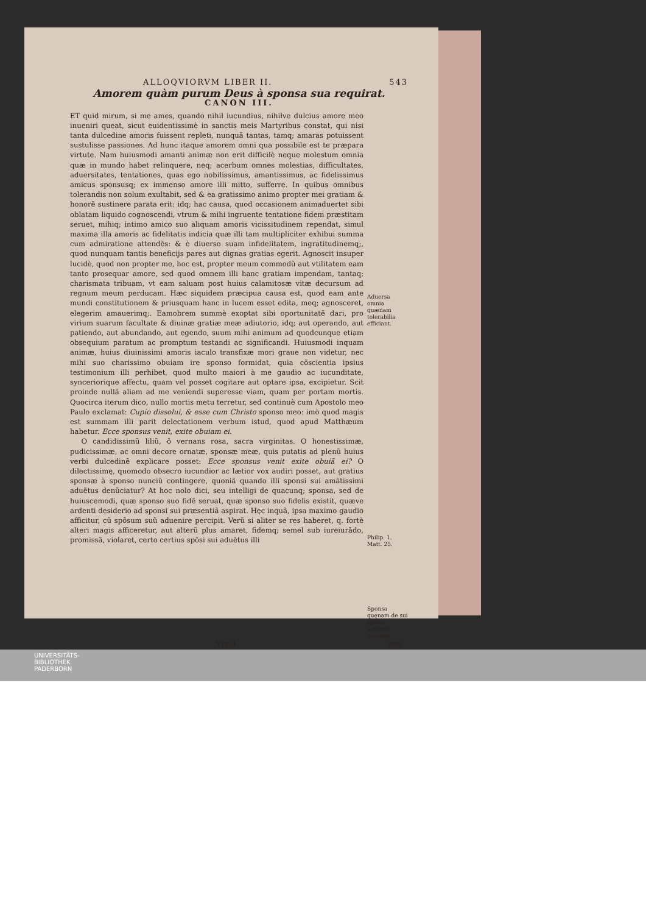ALLOQVIORVM LIBER II. 543
Amorem quàm purum Deus à sponsa sua requirat.
CANON III.
ET quid mirum, si me ames, quando nihil iucundius, nihilve dulcius amore meo inueniri queat, sicut euidentissimè in sanctis meis Martyribus constat, qui nisi tanta dulcedine amoris fuissent repleti, nunquã tantas, tamq; amaras potuissent sustulisse passiones. Ad hunc itaque amorem omni qua possibile est te præpara virtute. Nam huiusmodi amanti animæ non erit difficilè neque molestum omnia quæ in mundo habet relinquere, neq; acerbum omnes molestias, difficultates, aduersitates, tentationes, quas ego nobilissimus, amantissimus, ac fidelissimus amicus sponsusq; ex immenso amore illi mitto, sufferre. In quibus omnibus tolerandis non solum exultabit, sed & ea gratissimo animo propter mei gratiam & honorẽ sustinere parata erit: idq; hac causa, quod occasionem animaduertet sibi oblatam liquido cognoscendi, vtrum & mihi ingruente tentatione fidem præstitam seruet, mihiq; intimo amico suo aliquam amoris vicissitudinem rependat, simul maxima illa amoris ac fidelitatis indicia quæ illi tam multipliciter exhibui summa cum admiratione attendẽs: & è diuerso suam infidelitatem, ingratitudinemq;, quod nunquam tantis beneficijs pares aut dignas gratias egerit. Agnoscit insuper lucidè, quod non propter me, hoc est, propter meum commodũ aut vtilitatem eam tanto prosequar amore, sed quod omnem illi hanc gratiam impendam, tantaq; charismata tribuam, vt eam saluam post huius calamitosæ vitæ decursum ad regnum meum perducam. Hæc siquidem præcipua causa est, quod eam ante mundi constitutionem & priusquam hanc in lucem esset edita, meq; agnosceret, elegerim amauerimq;. Eamobrem summè exoptat sibi oportunitatẽ dari, pro virium suarum facultate & diuinæ gratiæ meæ adiutorio, idq; aut operando, aut patiendo, aut abundando, aut egendo, suum mihi animum ad quodcunque etiam obsequium paratum ac promptum testandi ac significandi. Huiusmodi inquam animæ, huius diuinissimi amoris iaculo transfixæ mori graue non videtur, nec mihi suo charissimo obuiam ire sponso formidat, quia cõscientia ipsius testimonium illi perhibet, quod multo maiori à me gaudio ac iucunditate, synceriorique affectu, quam vel posset cogitare aut optare ipsa, excipietur. Scit proinde nullã aliam ad me veniendi superesse viam, quam per portam mortis. Quocirca iterum dico, nullo mortis metu terretur, sed continuè cum Apostolo meo Paulo exclamat: Cupio dissolui, & esse cum Christo sponso meo: imò quod magis est summam illi parit delectationem verbum istud, quod apud Matthæum habetur. Ecce sponsus venit, exite obuiam ei.
O candidissimũ liliũ, ô vernans rosa, sacra virginitas. O honestissimæ, pudicissimæ, ac omni decore ornatæ, sponsæ meæ, quis putatis ad plenũ huius verbi dulcedinẽ explicare posset: Ecce sponsus venit exite obuiã ei? O dilectissimę, quomodo obsecro iucundior ac lætior vox audiri posset, aut gratius sponsæ à sponso nunciũ contingere, quoniã quando illi sponsi sui amãtissimi aduẽtus denũciatur? At hoc nolo dici, seu intelligi de quacunq; sponsa, sed de huiuscemodi, quæ sponso suo fidẽ seruat, quæ sponso suo fidelis existit, quæve ardenti desiderio ad sponsi sui præsentiã aspirat. Hęc inquã, ipsa maximo gaudio afficitur, cũ spõsum suũ aduenire percipit. Verũ si aliter se res haberet, q. fortè alteri magis afficeretur, aut alterũ plus amaret, fidemq; semel sub iureiurãdo, promissã, violaret, certo certius spõsi sui aduẽtus illi
Aduersa omnia quænam tolerabilia efficiant.
Philip. 1. Matt. 25.
Sponsa quęnam de sui sponsi aduentu gaudeat.
Yyy 4 non
UNIVERSITÄTS-
BIBLIOTHEK
PADERBORN